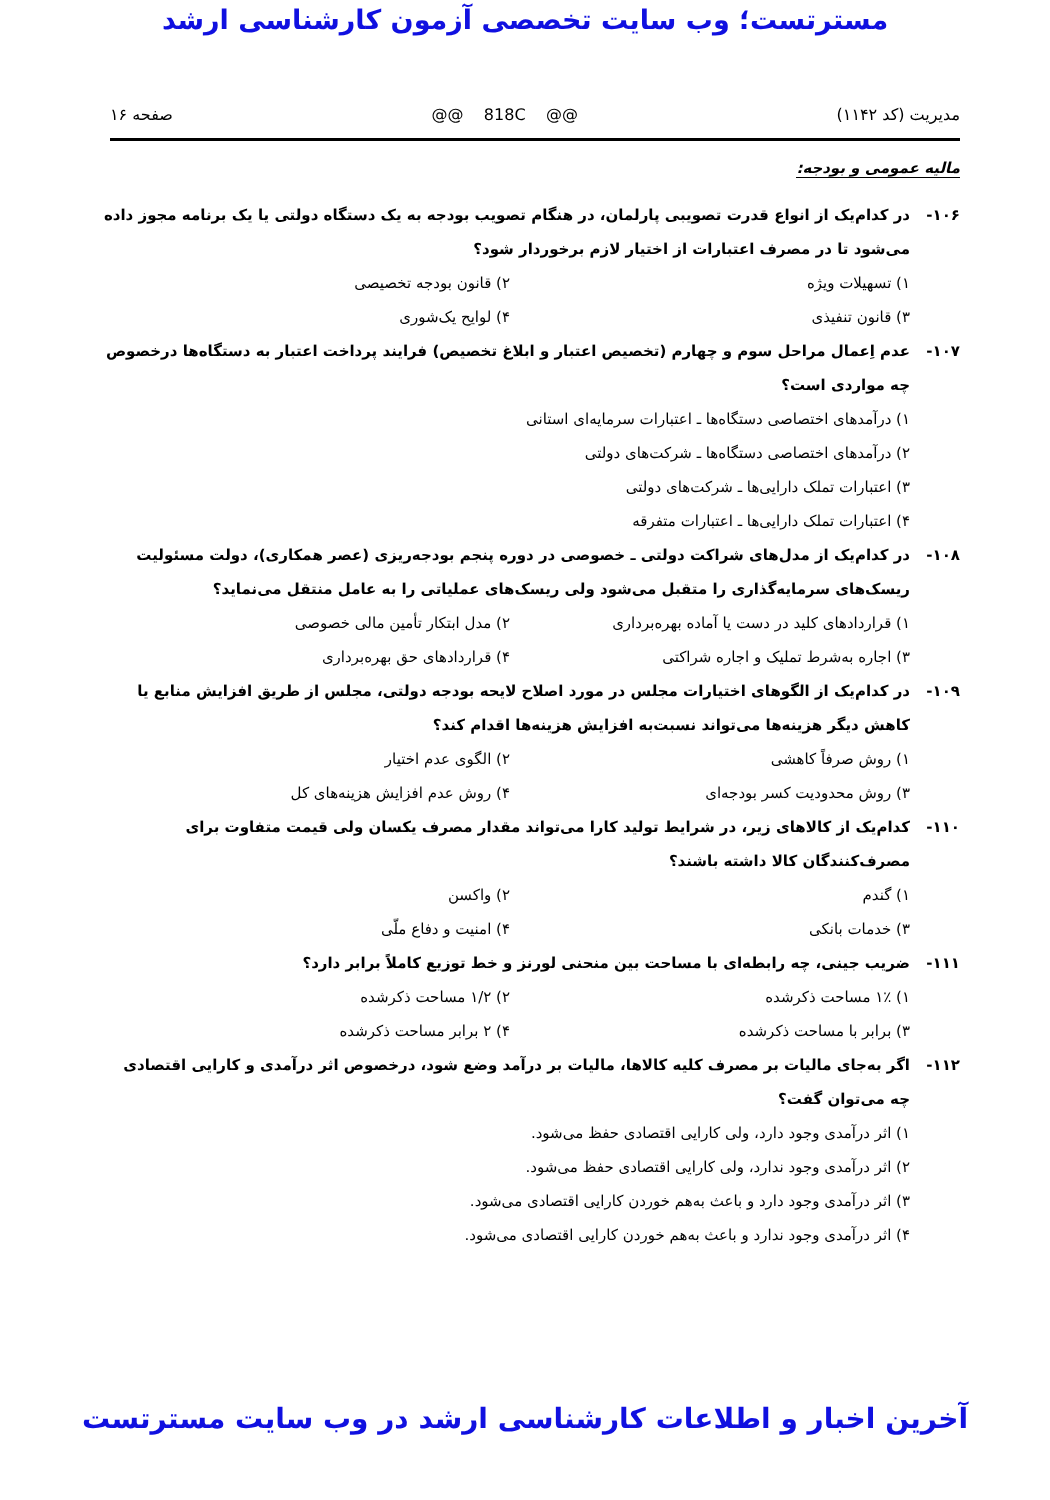مسترتست؛ وب سایت تخصصی آزمون کارشناسی ارشد
مدیریت (کد ۱۱۴۲) @@ 818C @@ صفحه ۱۶
مالیه عمومی و بودجه:
۱۰۶- در کدام‌یک از انواع قدرت تصویبی پارلمان، در هنگام تصویب بودجه به یک دستگاه دولتی یا یک برنامه مجوز داده می‌شود تا در مصرف اعتبارات از اختیار لازم برخوردار شود؟
۱) تسهیلات ویژه ۲) قانون بودجه تخصیصی ۳) قانون تنفیذی ۴) لوایح یک‌شوری
۱۰۷- عدم اِعمال مراحل سوم و چهارم (تخصیص اعتبار و ابلاغ تخصیص) فرایند پرداخت اعتبار به دستگاه‌ها درخصوص چه مواردی است؟
۱) درآمدهای اختصاصی دستگاه‌ها ـ اعتبارات سرمایه‌ای استانی
۲) درآمدهای اختصاصی دستگاه‌ها ـ شرکت‌های دولتی
۳) اعتبارات تملک دارایی‌ها ـ شرکت‌های دولتی
۴) اعتبارات تملک دارایی‌ها ـ اعتبارات متفرقه
۱۰۸- در کدام‌یک از مدل‌های شراکت دولتی ـ خصوصی در دوره پنجم بودجه‌ریزی (عصر همکاری)، دولت مسئولیت ریسک‌های سرمایه‌گذاری را متقبل می‌شود ولی ریسک‌های عملیاتی را به عامل منتقل می‌نماید؟
۱) قراردادهای کلید در دست یا آماده بهره‌برداری ۲) مدل ابتکار تأمین مالی خصوصی ۳) اجاره به‌شرط تملیک و اجاره شراکتی ۴) قراردادهای حق بهره‌برداری
۱۰۹- در کدام‌یک از الگوهای اختیارات مجلس در مورد اصلاح لایحه بودجه دولتی، مجلس از طریق افزایش منابع یا کاهش دیگر هزینه‌ها می‌تواند نسبت‌به افزایش هزینه‌ها اقدام کند؟
۱) روش صرفاً کاهشی ۲) الگوی عدم اختیار ۳) روش محدودیت کسر بودجه‌ای ۴) روش عدم افزایش هزینه‌های کل
۱۱۰- کدام‌یک از کالاهای زیر، در شرایط تولید کارا می‌تواند مقدار مصرف یکسان ولی قیمت متفاوت برای مصرف‌کنندگان کالا داشته باشند؟
۱) گندم ۲) واکسن ۳) خدمات بانکی ۴) امنیت و دفاع ملّی
۱۱۱- ضریب جینی، چه رابطه‌ای با مساحت بین منحنی لورنز و خط توزیع کاملاً برابر دارد؟
۱) ۱٪ مساحت ذکرشده ۲) ۱/۲ مساحت ذکرشده ۳) برابر با مساحت ذکرشده ۴) ۲ برابر مساحت ذکرشده
۱۱۲- اگر به‌جای مالیات بر مصرف کلیه کالاها، مالیات بر درآمد وضع شود، درخصوص اثر درآمدی و کارایی اقتصادی چه می‌توان گفت؟
۱) اثر درآمدی وجود دارد، ولی کارایی اقتصادی حفظ می‌شود.
۲) اثر درآمدی وجود ندارد، ولی کارایی اقتصادی حفظ می‌شود.
۳) اثر درآمدی وجود دارد و باعث به‌هم خوردن کارایی اقتصادی می‌شود.
۴) اثر درآمدی وجود ندارد و باعث به‌هم خوردن کارایی اقتصادی می‌شود.
آخرین اخبار و اطلاعات کارشناسی ارشد در وب سایت مسترتست